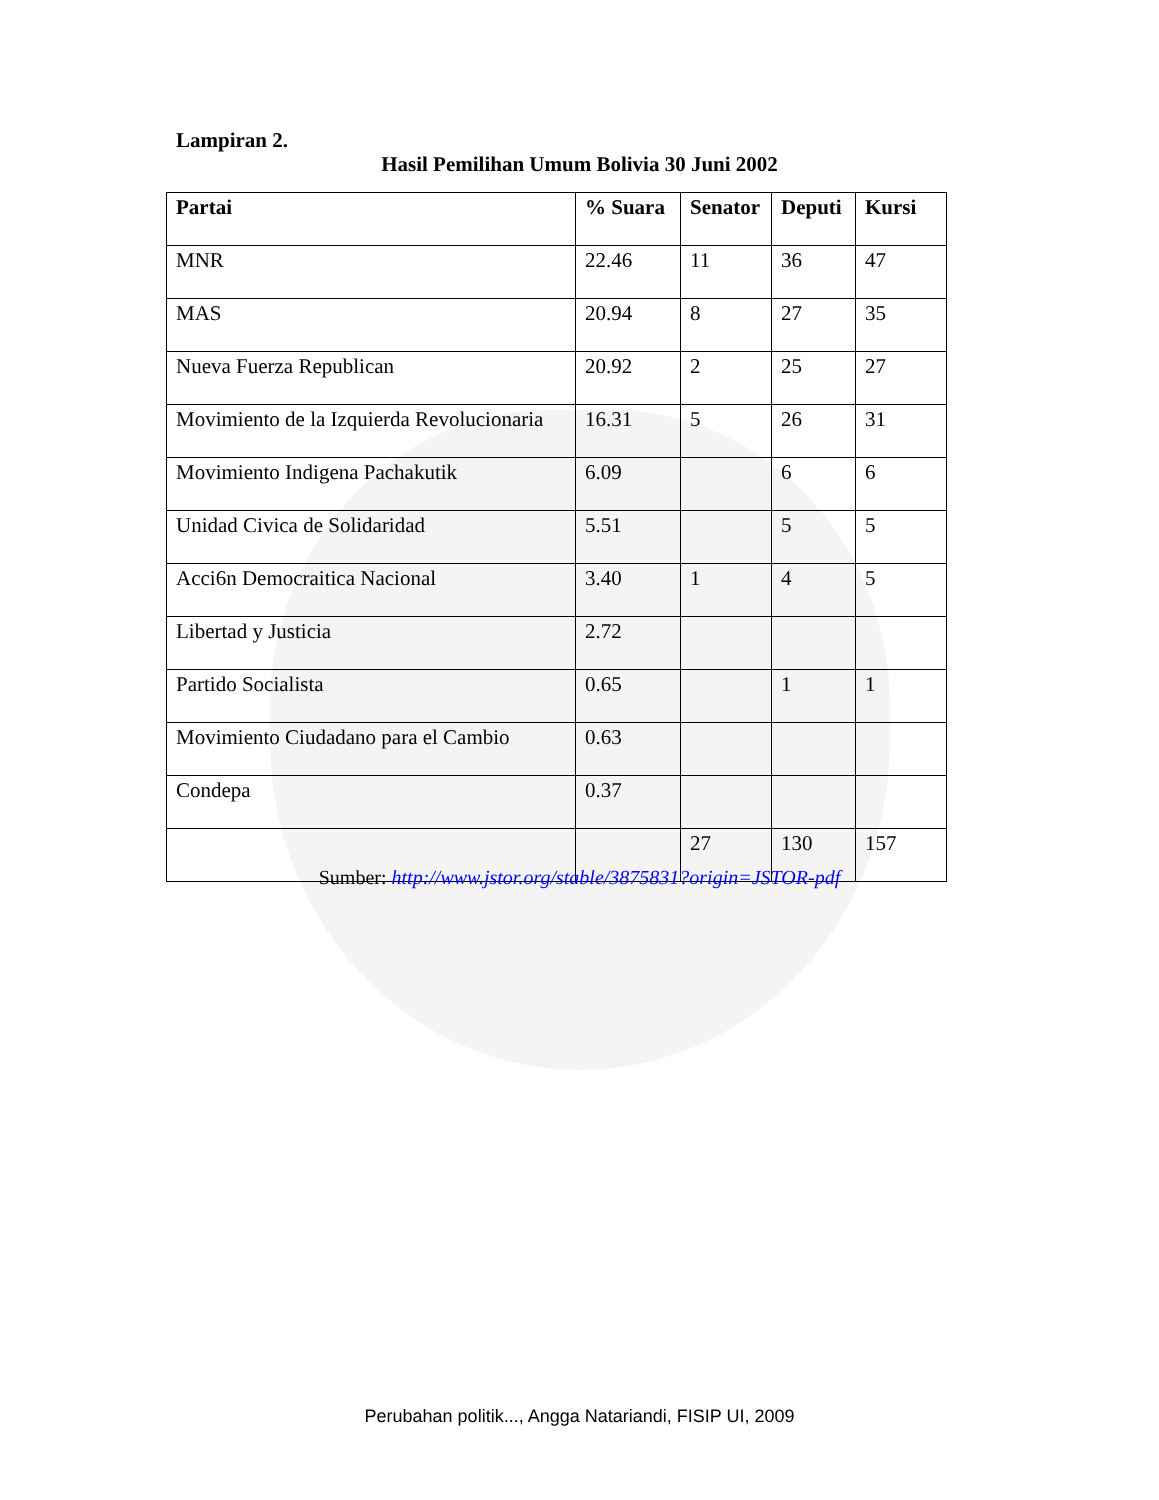Lampiran 2.
Hasil Pemilihan Umum Bolivia 30 Juni 2002
| Partai | % Suara | Senator | Deputi | Kursi |
| --- | --- | --- | --- | --- |
| MNR | 22.46 | 11 | 36 | 47 |
| MAS | 20.94 | 8 | 27 | 35 |
| Nueva Fuerza Republican | 20.92 | 2 | 25 | 27 |
| Movimiento de la Izquierda Revolucionaria | 16.31 | 5 | 26 | 31 |
| Movimiento Indigena Pachakutik | 6.09 | | 6 | 6 |
| Unidad Civica de Solidaridad | 5.51 | | 5 | 5 |
| Acci6n Democraitica Nacional | 3.40 | 1 | 4 | 5 |
| Libertad y Justicia | 2.72 | | | |
| Partido Socialista | 0.65 | | 1 | 1 |
| Movimiento Ciudadano para el Cambio | 0.63 | | | |
| Condepa | 0.37 | | | |
| | | 27 | 130 | 157 |
Sumber: http://www.jstor.org/stable/3875831?origin=JSTOR-pdf
Perubahan politik..., Angga Natariandi, FISIP UI, 2009